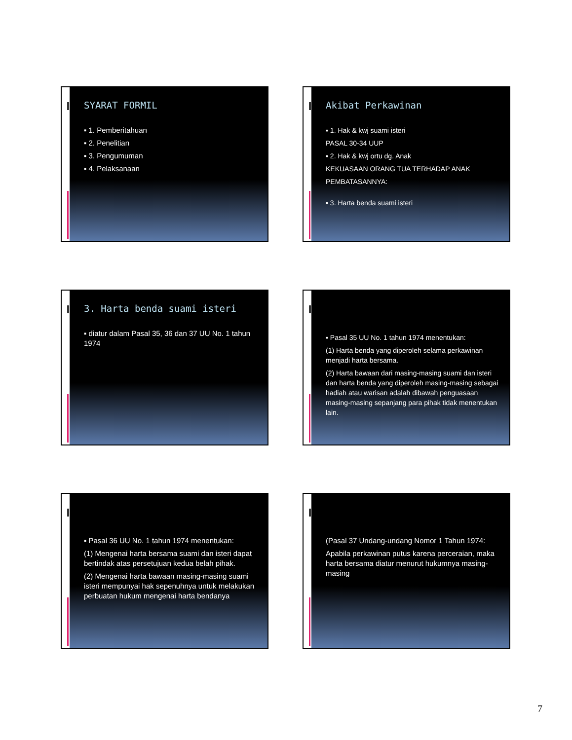SYARAT FORMIL
▪ 1. Pemberitahuan
▪ 2. Penelitian
▪ 3. Pengumuman
▪ 4. Pelaksanaan
Akibat Perkawinan
▪ 1. Hak & kwj suami isteri
PASAL 30-34 UUP
▪ 2. Hak & kwj ortu dg. Anak
KEKUASAAN ORANG TUA TERHADAP ANAK
PEMBATASANNYA:
▪ 3. Harta benda suami isteri
3. Harta benda suami isteri
▪ diatur dalam Pasal 35, 36 dan 37 UU No. 1 tahun 1974
▪ Pasal 35 UU No. 1 tahun 1974 menentukan:
(1) Harta benda yang diperoleh selama perkawinan menjadi harta bersama.
(2) Harta bawaan dari masing-masing suami dan isteri dan harta benda yang diperoleh masing-masing sebagai hadiah atau warisan adalah dibawah penguasaan masing-masing sepanjang para pihak tidak menentukan lain.
▪ Pasal 36 UU No. 1 tahun 1974 menentukan:
(1) Mengenai harta bersama suami dan isteri dapat bertindak atas persetujuan kedua belah pihak.
(2) Mengenai harta bawaan masing-masing suami isteri mempunyai hak sepenuhnya untuk melakukan perbuatan hukum mengenai harta bendanya
(Pasal 37 Undang-undang Nomor 1 Tahun 1974:
Apabila perkawinan putus karena perceraian, maka harta bersama diatur menurut hukumnya masing-masing
7